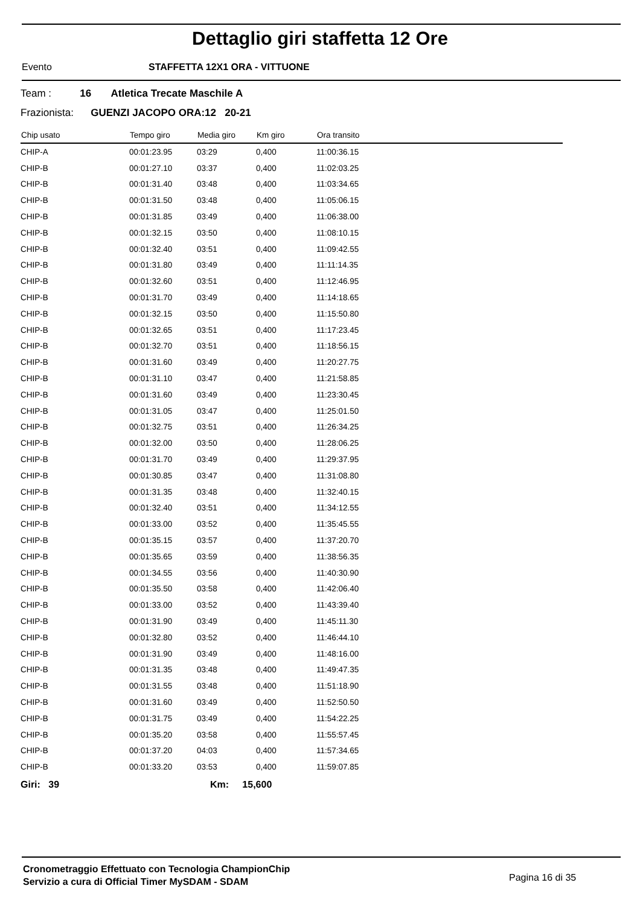Dettaglio giri staffetta 12 Ore
Evento STAFFETTA 12X1 ORA - VITTUONE
Team : 16 Atletica Trecate Maschile A
Frazionista: GUENZI JACOPO ORA:12 20-21
| Chip usato | Tempo giro | Media giro | Km giro | Ora transito |
| --- | --- | --- | --- | --- |
| CHIP-A | 00:01:23.95 | 03:29 | 0,400 | 11:00:36.15 |
| CHIP-B | 00:01:27.10 | 03:37 | 0,400 | 11:02:03.25 |
| CHIP-B | 00:01:31.40 | 03:48 | 0,400 | 11:03:34.65 |
| CHIP-B | 00:01:31.50 | 03:48 | 0,400 | 11:05:06.15 |
| CHIP-B | 00:01:31.85 | 03:49 | 0,400 | 11:06:38.00 |
| CHIP-B | 00:01:32.15 | 03:50 | 0,400 | 11:08:10.15 |
| CHIP-B | 00:01:32.40 | 03:51 | 0,400 | 11:09:42.55 |
| CHIP-B | 00:01:31.80 | 03:49 | 0,400 | 11:11:14.35 |
| CHIP-B | 00:01:32.60 | 03:51 | 0,400 | 11:12:46.95 |
| CHIP-B | 00:01:31.70 | 03:49 | 0,400 | 11:14:18.65 |
| CHIP-B | 00:01:32.15 | 03:50 | 0,400 | 11:15:50.80 |
| CHIP-B | 00:01:32.65 | 03:51 | 0,400 | 11:17:23.45 |
| CHIP-B | 00:01:32.70 | 03:51 | 0,400 | 11:18:56.15 |
| CHIP-B | 00:01:31.60 | 03:49 | 0,400 | 11:20:27.75 |
| CHIP-B | 00:01:31.10 | 03:47 | 0,400 | 11:21:58.85 |
| CHIP-B | 00:01:31.60 | 03:49 | 0,400 | 11:23:30.45 |
| CHIP-B | 00:01:31.05 | 03:47 | 0,400 | 11:25:01.50 |
| CHIP-B | 00:01:32.75 | 03:51 | 0,400 | 11:26:34.25 |
| CHIP-B | 00:01:32.00 | 03:50 | 0,400 | 11:28:06.25 |
| CHIP-B | 00:01:31.70 | 03:49 | 0,400 | 11:29:37.95 |
| CHIP-B | 00:01:30.85 | 03:47 | 0,400 | 11:31:08.80 |
| CHIP-B | 00:01:31.35 | 03:48 | 0,400 | 11:32:40.15 |
| CHIP-B | 00:01:32.40 | 03:51 | 0,400 | 11:34:12.55 |
| CHIP-B | 00:01:33.00 | 03:52 | 0,400 | 11:35:45.55 |
| CHIP-B | 00:01:35.15 | 03:57 | 0,400 | 11:37:20.70 |
| CHIP-B | 00:01:35.65 | 03:59 | 0,400 | 11:38:56.35 |
| CHIP-B | 00:01:34.55 | 03:56 | 0,400 | 11:40:30.90 |
| CHIP-B | 00:01:35.50 | 03:58 | 0,400 | 11:42:06.40 |
| CHIP-B | 00:01:33.00 | 03:52 | 0,400 | 11:43:39.40 |
| CHIP-B | 00:01:31.90 | 03:49 | 0,400 | 11:45:11.30 |
| CHIP-B | 00:01:32.80 | 03:52 | 0,400 | 11:46:44.10 |
| CHIP-B | 00:01:31.90 | 03:49 | 0,400 | 11:48:16.00 |
| CHIP-B | 00:01:31.35 | 03:48 | 0,400 | 11:49:47.35 |
| CHIP-B | 00:01:31.55 | 03:48 | 0,400 | 11:51:18.90 |
| CHIP-B | 00:01:31.60 | 03:49 | 0,400 | 11:52:50.50 |
| CHIP-B | 00:01:31.75 | 03:49 | 0,400 | 11:54:22.25 |
| CHIP-B | 00:01:35.20 | 03:58 | 0,400 | 11:55:57.45 |
| CHIP-B | 00:01:37.20 | 04:03 | 0,400 | 11:57:34.65 |
| CHIP-B | 00:01:33.20 | 03:53 | 0,400 | 11:59:07.85 |
Giri: 39 Km: 15,600
Cronometraggio Effettuato con Tecnologia ChampionChip
Servizio a cura di Official Timer MySDAM - SDAM
Pagina 16 di 35